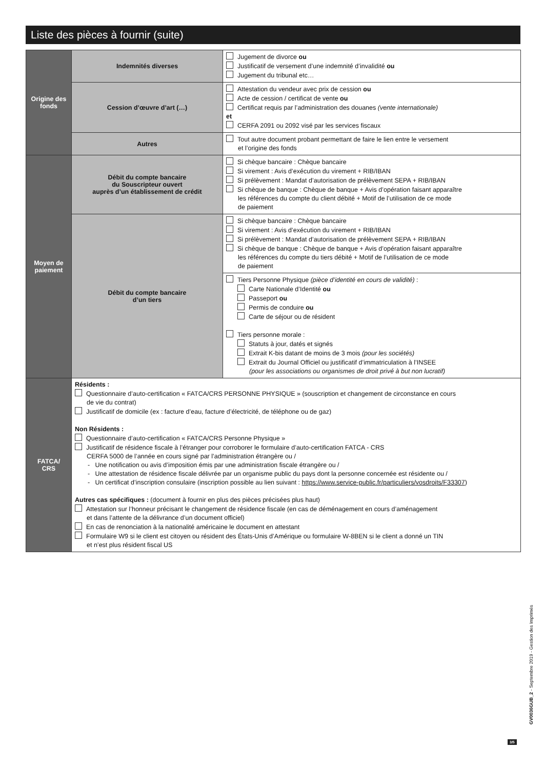Liste des pièces à fournir (suite)
| Origine des fonds | Indemnités diverses | Jugement de divorce ou Justificatif de versement d’une indemnité d’invalidité ou Jugement du tribunal etc… |
| | Cession d’œuvre d’art (…) | Attestation du vendeur avec prix de cession ou Acte de cession / certificat de vente ou Certificat requis par l’administration des douanes (vente internationale) et CERFA 2091 ou 2092 visé par les services fiscaux |
| | Autres | Tout autre document probant permettant de faire le lien entre le versement et l’origine des fonds |
| Moyen de paiement | Débit du compte bancaire du Souscripteur ouvert auprès d’un établissement de crédit | Si chèque bancaire : Chèque bancaire Si virement : Avis d’exécution du virement + RIB/IBAN Si prélèvement : Mandat d’autorisation de prélèvement SEPA + RIB/IBAN Si chèque de banque : Chèque de banque + Avis d’opération faisant apparaître les références du compte du client débité + Motif de l’utilisation de ce mode de paiement |
| | Débit du compte bancaire d’un tiers | Si chèque bancaire : Chèque bancaire Si virement : Avis d’exécution du virement + RIB/IBAN Si prélèvement : Mandat d’autorisation de prélèvement SEPA + RIB/IBAN Si chèque de banque : Chèque de banque + Avis d’opération faisant apparaître les références du compte du tiers débité + Motif de l’utilisation de ce mode de paiement |
| | | Tiers Personne Physique (pièce d’identité en cours de validité) : Carte Nationale d’Identité ou Passeport ou Permis de conduire ou Carte de séjour ou de résident Tiers personne morale : Statuts à jour, datés et signés Extrait K-bis datant de moins de 3 mois (pour les sociétés) Extrait du Journal Officiel ou justificatif d’immatriculation à l’INSEE (pour les associations ou organismes de droit privé à but non lucratif) |
| FATCA/ CRS | Résidents : Questionnaire d’auto-certification « FATCA/CRS PERSONNE PHYSIQUE » (souscription et changement de circonstance en cours de vie du contrat) Justificatif de domicile (ex : facture d’eau, facture d’électricité, de téléphone ou de gaz) Non Résidents : Questionnaire d’auto-certification « FATCA/CRS Personne Physique » Justificatif de résidence fiscale à l’étranger pour corroborer le formulaire d’auto-certification FATCA - CRS CERFA 5000 de l’année en cours signé par l’administration étrangère ou / - Une notification ou avis d’imposition émis par une administration fiscale étrangère ou / - Une attestation de résidence fiscale délivrée par un organisme public du pays dont la personne concernée est résidente ou / - Un certificat d’inscription consulaire (inscription possible au lien suivant : https://www.service-public.fr/particuliers/vosdroits/F33307 ) Autres cas spécifiques : (document à fournir en plus des pièces précisées plus haut) Attestation sur l’honneur précisant le changement de résidence fiscale (en cas de déménagement en cours d’aménagement et dans l’attente de la délivrance d’un document officiel) En cas de renonciation à la nationalité américaine le document en attestant Formulaire W9 si le client est citoyen ou résident des États-Unis d’Amérique ou formulaire W-8BEN si le client a donné un TIN et n’est plus résident fiscal US | |
3/5
GV0036GUB_2 - Septembre 2019 - Gestion des Imprimés